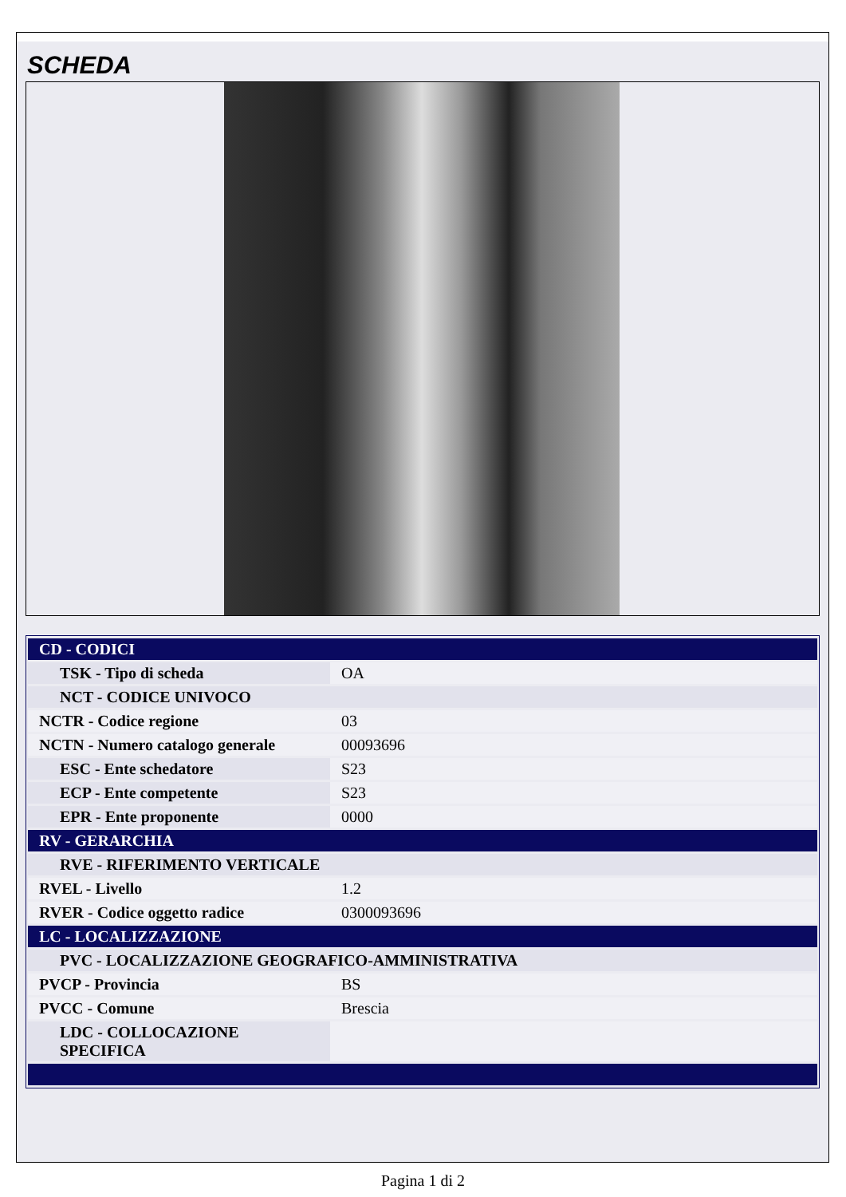SCHEDA
| CD - CODICI | |
| TSK - Tipo di scheda | OA |
| NCT - CODICE UNIVOCO | |
| NCTR - Codice regione | 03 |
| NCTN - Numero catalogo generale | 00093696 |
| ESC - Ente schedatore | S23 |
| ECP - Ente competente | S23 |
| EPR - Ente proponente | 0000 |
| RV - GERARCHIA | |
| RVE - RIFERIMENTO VERTICALE | |
| RVEL - Livello | 1.2 |
| RVER - Codice oggetto radice | 0300093696 |
| LC - LOCALIZZAZIONE | |
| PVC - LOCALIZZAZIONE GEOGRAFICO-AMMINISTRATIVA | |
| PVCP - Provincia | BS |
| PVCC - Comune | Brescia |
| LDC - COLLOCAZIONE SPECIFICA | |
Pagina 1 di 2